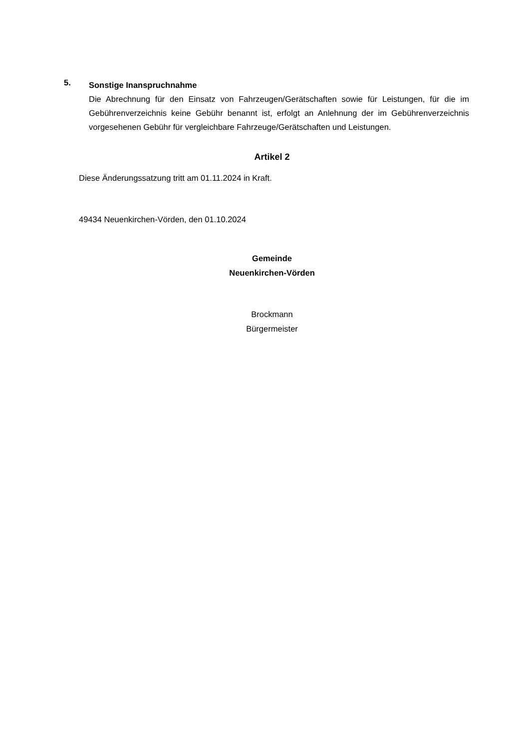5.
Sonstige Inanspruchnahme
Die Abrechnung für den Einsatz von Fahrzeugen/Gerätschaften sowie für Leistungen, für die im Gebührenverzeichnis keine Gebühr benannt ist, erfolgt an Anlehnung der im Gebührenverzeichnis vorgesehenen Gebühr für vergleichbare Fahrzeuge/Gerätschaften und Leistungen.
Artikel 2
Diese Änderungssatzung tritt am 01.11.2024 in Kraft.
49434 Neuenkirchen-Vörden, den 01.10.2024
Gemeinde
Neuenkirchen-Vörden
Brockmann
Bürgermeister